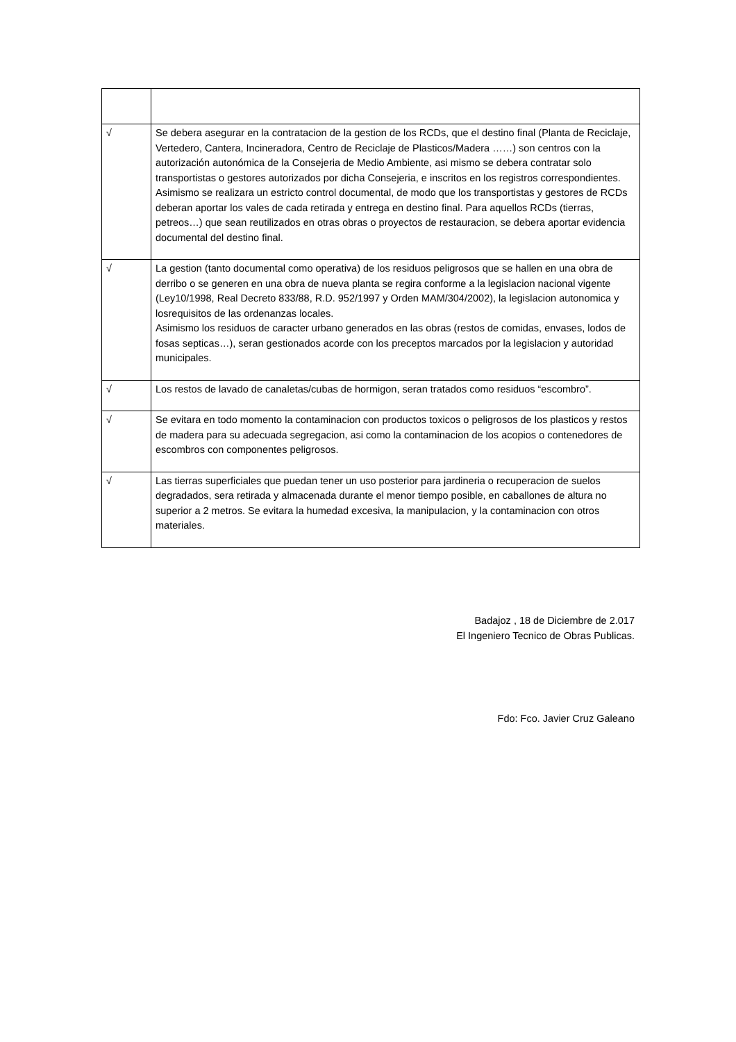| √ | Se debera asegurar en la contratacion de la gestion de los RCDs, que el destino final (Planta de Reciclaje, Vertedero, Cantera, Incineradora, Centro de Reciclaje de Plasticos/Madera ……) son centros con la autorización autonómica de la Consejeria de Medio Ambiente, asi mismo se debera contratar solo transportistas o gestores autorizados por dicha Consejeria, e inscritos en los registros correspondientes. Asimismo se realizara un estricto control documental, de modo que los transportistas y gestores de RCDs deberan aportar los vales de cada retirada y entrega en destino final. Para aquellos RCDs (tierras, petreos…) que sean reutilizados en otras obras o proyectos de restauracion, se debera aportar evidencia documental del destino final. |
| √ | La gestion (tanto documental como operativa) de los residuos peligrosos que se hallen en una obra de derribo o se generen en una obra de nueva planta se regira conforme a la legislacion nacional vigente (Ley10/1998, Real Decreto 833/88, R.D. 952/1997 y Orden MAM/304/2002), la legislacion autonomica y losrequisitos de las ordenanzas locales. Asimismo los residuos de caracter urbano generados en las obras (restos de comidas, envases, lodos de fosas septicas…), seran gestionados acorde con los preceptos marcados por la legislacion y autoridad municipales. |
| √ | Los restos de lavado de canaletas/cubas de hormigon, seran tratados como residuos “escombro”. |
| √ | Se evitara en todo momento la contaminacion con productos toxicos o peligrosos de los plasticos y restos de madera para su adecuada segregacion, asi como la contaminacion de los acopios o contenedores de escombros con componentes peligrosos. |
| √ | Las tierras superficiales que puedan tener un uso posterior para jardineria o recuperacion de suelos degradados, sera retirada y almacenada durante el menor tiempo posible, en caballones de altura no superior a 2 metros. Se evitara la humedad excesiva, la manipulacion, y la contaminacion con otros materiales. |
Badajoz , 18 de Diciembre de 2.017
El Ingeniero Tecnico de Obras Publicas.
Fdo: Fco. Javier Cruz Galeano